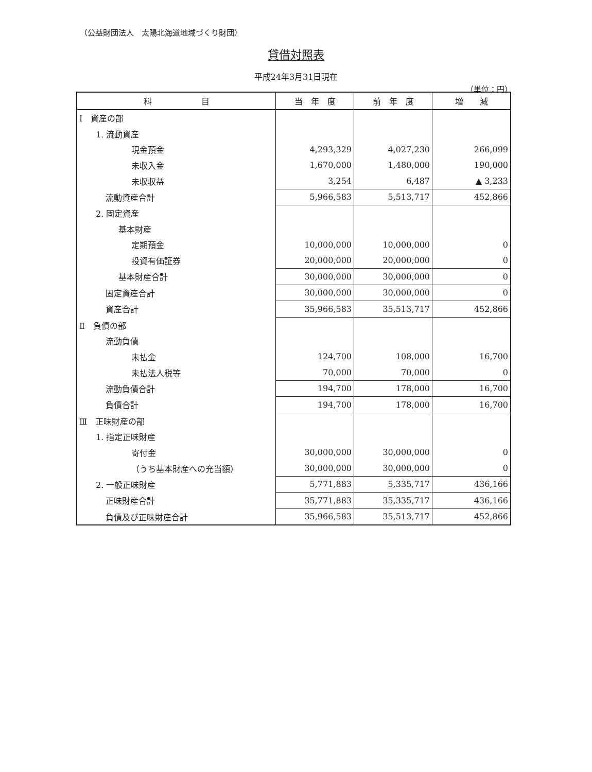（公益財団法人　太陽北海道地域づくり財団）
貸借対照表
平成24年3月31日現在
（単位：円）
| 科 目 | 当 年 度 | 前 年 度 | 増 減 |
| --- | --- | --- | --- |
| Ⅰ 資産の部 | | | |
| 1. 流動資産 | | | |
| 現金預金 | 4,293,329 | 4,027,230 | 266,099 |
| 未収入金 | 1,670,000 | 1,480,000 | 190,000 |
| 未収収益 | 3,254 | 6,487 | ▲ 3,233 |
| 流動資産合計 | 5,966,583 | 5,513,717 | 452,866 |
| 2. 固定資産 | | | |
| 基本財産 | | | |
| 定期預金 | 10,000,000 | 10,000,000 | 0 |
| 投資有価証券 | 20,000,000 | 20,000,000 | 0 |
| 基本財産合計 | 30,000,000 | 30,000,000 | 0 |
| 固定資産合計 | 30,000,000 | 30,000,000 | 0 |
| 資産合計 | 35,966,583 | 35,513,717 | 452,866 |
| Ⅱ 負債の部 | | | |
| 流動負債 | | | |
| 未払金 | 124,700 | 108,000 | 16,700 |
| 未払法人税等 | 70,000 | 70,000 | 0 |
| 流動負債合計 | 194,700 | 178,000 | 16,700 |
| 負債合計 | 194,700 | 178,000 | 16,700 |
| Ⅲ 正味財産の部 | | | |
| 1. 指定正味財産 | | | |
| 寄付金 | 30,000,000 | 30,000,000 | 0 |
| （うち基本財産への充当額） | 30,000,000 | 30,000,000 | 0 |
| 2. 一般正味財産 | 5,771,883 | 5,335,717 | 436,166 |
| 正味財産合計 | 35,771,883 | 35,335,717 | 436,166 |
| 負債及び正味財産合計 | 35,966,583 | 35,513,717 | 452,866 |